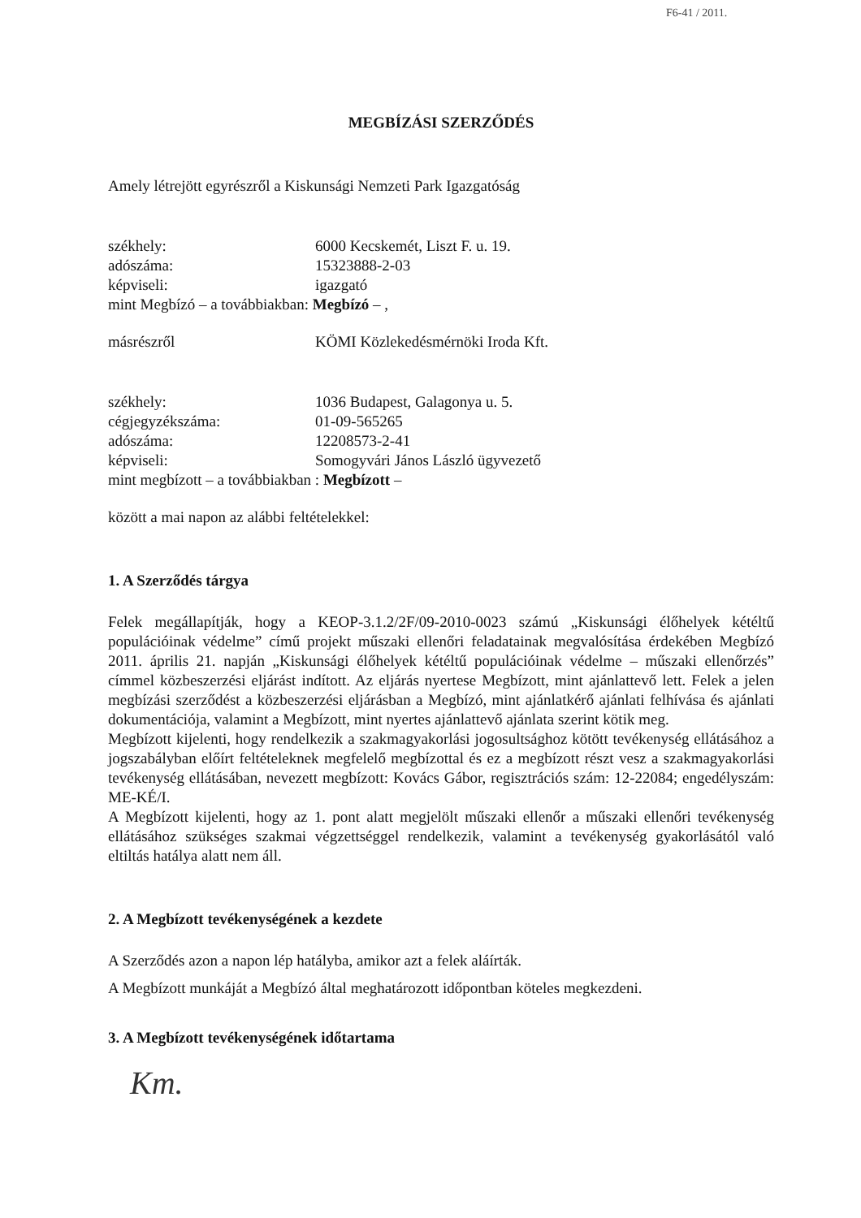F6-41 / 2011.
MEGBÍZÁSI SZERZŐDÉS
Amely létrejött egyrészről a Kiskunsági Nemzeti Park Igazgatóság
székhely: 6000 Kecskemét, Liszt F. u. 19.
adószáma: 15323888-2-03
képviseli: igazgató
mint Megbízó – a továbbiakban: Megbízó – ,
másrészről KÖMI Közlekedésmérnöki Iroda Kft.
székhely: 1036 Budapest, Galagonya u. 5.
cégjegyzékszáma: 01-09-565265
adószáma: 12208573-2-41
képviseli: Somogyvári János László ügyvezető
mint megbízott – a továbbiakban : Megbízott –
között a mai napon az alábbi feltételekkel:
1. A Szerződés tárgya
Felek megállapítják, hogy a KEOP-3.1.2/2F/09-2010-0023 számú „Kiskunsági élőhelyek kétéltű populációinak védelme” című projekt műszaki ellenőri feladatainak megvalósítása érdekében Megbízó 2011. április 21. napján „Kiskunsági élőhelyek kétéltű populációinak védelme – műszaki ellenőrzés” címmel közbeszerzési eljárást indított. Az eljárás nyertese Megbízott, mint ajánlattevő lett. Felek a jelen megbízási szerződést a közbeszerzési eljárásban a Megbízó, mint ajánlatkérő ajánlati felhívása és ajánlati dokumentációja, valamint a Megbízott, mint nyertes ajánlattevő ajánlata szerint kötik meg.
Megbízott kijelenti, hogy rendelkezik a szakmagyakorlási jogosultsághoz kötött tevékenység ellátásához a jogszabályban előírt feltételeknek megfelelő megbízottal és ez a megbízott részt vesz a szakmagyakorlási tevékenység ellátásában, nevezett megbízott: Kovács Gábor, regisztrációs szám: 12-22084; engedélyszám: ME-KÉ/I.
A Megbízott kijelenti, hogy az 1. pont alatt megjelölt műszaki ellenőr a műszaki ellenőri tevékenység ellátásához szükséges szakmai végzettséggel rendelkezik, valamint a tevékenység gyakorlásától való eltiltás hatálya alatt nem áll.
2. A Megbízott tevékenységének a kezdete
A Szerződés azon a napon lép hatályba, amikor azt a felek aláírták.
A Megbízott munkáját a Megbízó által meghatározott időpontban köteles megkezdeni.
3. A Megbízott tevékenységének időtartama
Km.